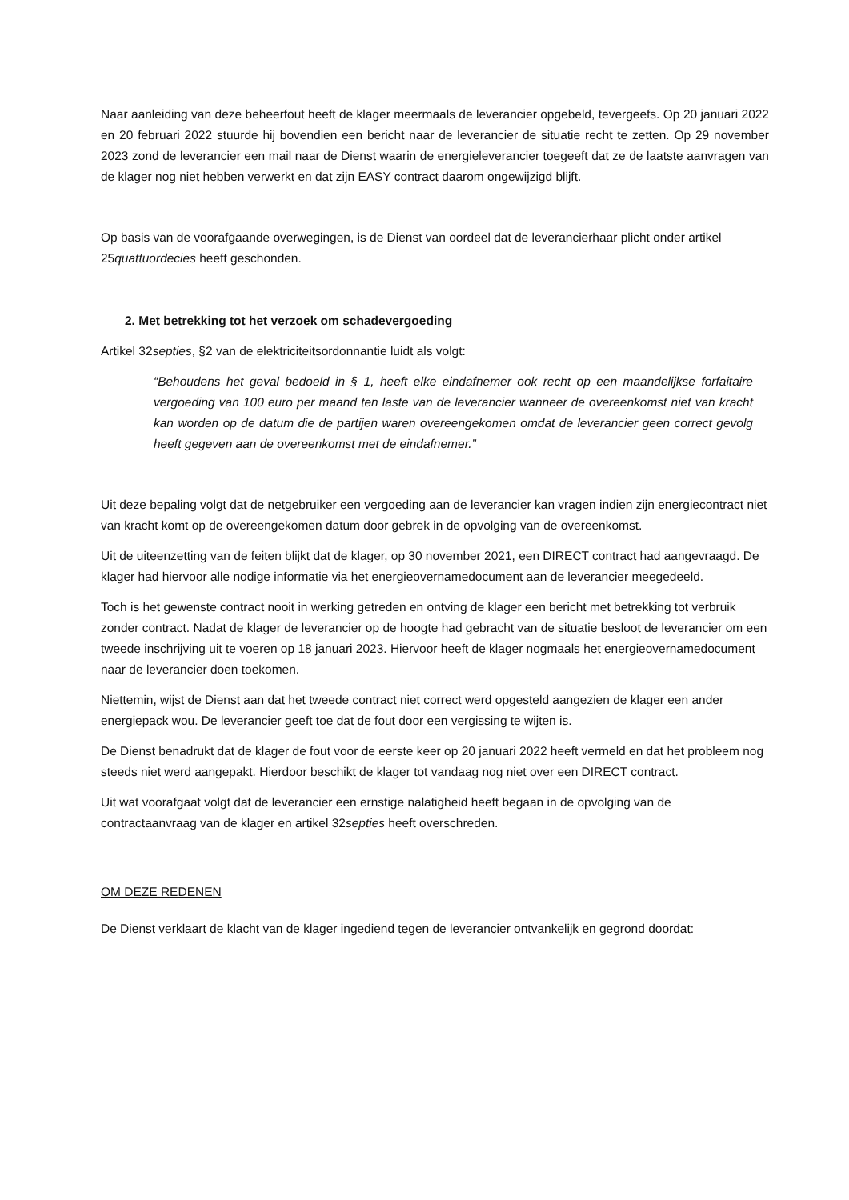Naar aanleiding van deze beheerfout heeft de klager meermaals de leverancier opgebeld, tevergeefs. Op 20 januari 2022 en 20 februari 2022 stuurde hij bovendien een bericht naar de leverancier de situatie recht te zetten. Op 29 november 2023 zond de leverancier een mail naar de Dienst waarin de energieleverancier toegeeft dat ze de laatste aanvragen van de klager nog niet hebben verwerkt en dat zijn EASY contract daarom ongewijzigd blijft.
Op basis van de voorafgaande overwegingen, is de Dienst van oordeel dat de leverancierhaar plicht onder artikel 25quattuordecies heeft geschonden.
2. Met betrekking tot het verzoek om schadevergoeding
Artikel 32septies, §2 van de elektriciteitsordonnantie luidt als volgt:
“Behoudens het geval bedoeld in § 1, heeft elke eindafnemer ook recht op een maandelijkse forfaitaire vergoeding van 100 euro per maand ten laste van de leverancier wanneer de overeenkomst niet van kracht kan worden op de datum die de partijen waren overeengekomen omdat de leverancier geen correct gevolg heeft gegeven aan de overeenkomst met de eindafnemer.”
Uit deze bepaling volgt dat de netgebruiker een vergoeding aan de leverancier kan vragen indien zijn energiecontract niet van kracht komt op de overeengekomen datum door gebrek in de opvolging van de overeenkomst.
Uit de uiteenzetting van de feiten blijkt dat de klager, op 30 november 2021, een DIRECT contract had aangevraagd. De klager had hiervoor alle nodige informatie via het energieovernamedocument aan de leverancier meegedeeld.
Toch is het gewenste contract nooit in werking getreden en ontving de klager een bericht met betrekking tot verbruik zonder contract. Nadat de klager de leverancier op de hoogte had gebracht van de situatie besloot de leverancier om een tweede inschrijving uit te voeren op 18 januari 2023. Hiervoor heeft de klager nogmaals het energieovernamedocument naar de leverancier doen toekomen.
Niettemin, wijst de Dienst aan dat het tweede contract niet correct werd opgesteld aangezien de klager een ander energiepack wou. De leverancier geeft toe dat de fout door een vergissing te wijten is.
De Dienst benadrukt dat de klager de fout voor de eerste keer op 20 januari 2022 heeft vermeld en dat het probleem nog steeds niet werd aangepakt. Hierdoor beschikt de klager tot vandaag nog niet over een DIRECT contract.
Uit wat voorafgaat volgt dat de leverancier een ernstige nalatigheid heeft begaan in de opvolging van de contractaanvraag van de klager en artikel 32septies heeft overschreden.
OM DEZE REDENEN
De Dienst verklaart de klacht van de klager ingediend tegen de leverancier ontvankelijk en gegrond doordat: